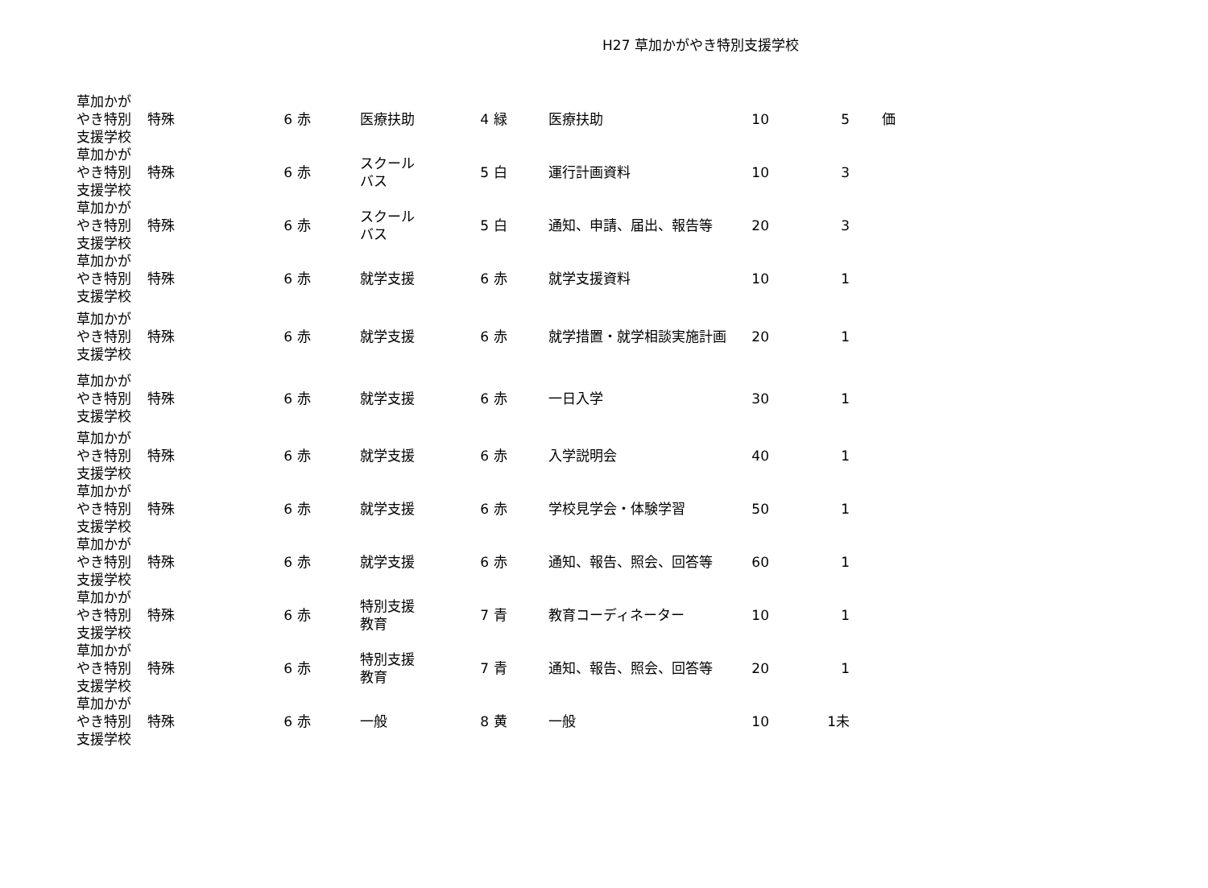H27 草加かがやき特別支援学校
| 草加かが やき特別 支援学校 | 特殊 | 6 | 赤 | 医療扶助 | 4 | 緑 医療扶助 | 10 | 5 | 価 |
| 草加かが やき特別 支援学校 | 特殊 | 6 | 赤 | スクール バス | 5 | 白 運行計画資料 | 10 | 3 | |
| 草加かが やき特別 支援学校 | 特殊 | 6 | 赤 | スクール バス | 5 | 白 通知、申請、届出、報告等 | 20 | 3 | |
| 草加かが やき特別 支援学校 | 特殊 | 6 | 赤 | 就学支援 | 6 | 赤 就学支援資料 | 10 | 1 | |
| 草加かが やき特別 支援学校 | 特殊 | 6 | 赤 | 就学支援 | 6 | 赤 就学措置・就学相談実施計画 | 20 | 1 | |
| 草加かが やき特別 支援学校 | 特殊 | 6 | 赤 | 就学支援 | 6 | 赤 一日入学 | 30 | 1 | |
| 草加かが やき特別 支援学校 | 特殊 | 6 | 赤 | 就学支援 | 6 | 赤 入学説明会 | 40 | 1 | |
| 草加かが やき特別 支援学校 | 特殊 | 6 | 赤 | 就学支援 | 6 | 赤 学校見学会・体験学習 | 50 | 1 | |
| 草加かが やき特別 支援学校 | 特殊 | 6 | 赤 | 就学支援 | 6 | 赤 通知、報告、照会、回答等 | 60 | 1 | |
| 草加かが やき特別 支援学校 | 特殊 | 6 | 赤 | 特別支援 教育 | 7 | 青 教育コーディネーター | 10 | 1 | |
| 草加かが やき特別 支援学校 | 特殊 | 6 | 赤 | 特別支援 教育 | 7 | 青 通知、報告、照会、回答等 | 20 | 1 | |
| 草加かが やき特別 支援学校 | 特殊 | 6 | 赤 | 一般 | 8 | 黄 一般 | 10 | 1未 | |